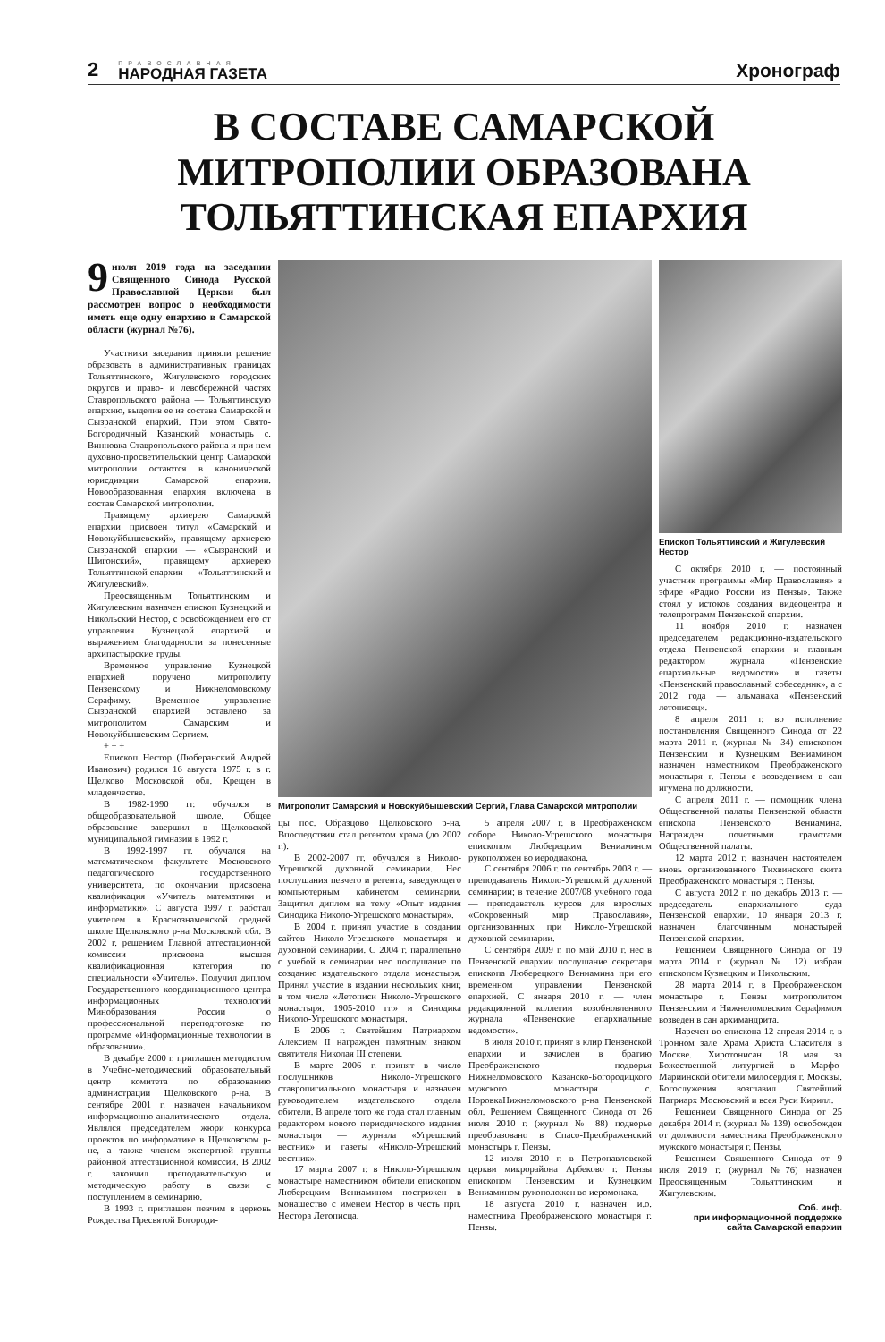2 ПРАВОСЛАВНАЯ
НАРОДНАЯ ГАЗЕТА Хронограф
В СОСТАВЕ САМАРСКОЙ МИТРОПОЛИИ ОБРАЗОВАНА ТОЛЬЯТТИНСКАЯ ЕПАРХИЯ
9 июля 2019 года на заседании Священного Синода Русской Православной Церкви был рассмотрен вопрос о необходимости иметь еще одну епархию в Самарской области (журнал №76).
Участники заседания приняли решение образовать в административных границах Тольяттинского, Жигулевского городских округов и право- и левобережной частях Ставропольского района — Тольяттинскую епархию, выделив ее из состава Самарской и Сызранской епархий. При этом Свято-Богородичный Казанский монастырь с. Винновка Ставропольского района и при нем духовно-просветительский центр Самарской митрополии остаются в канонической юрисдикции Самарской епархии. Новообразованная епархия включена в состав Самарской митрополии.
Правящему архиерею Самарской епархии присвоен титул «Самарский и Новокуйбышевский», правящему архиерею Сызранской епархии — «Сызранский и Шигонский», правящему архиерею Тольяттинской епархии — «Тольяттинский и Жигулевский».
Преосвященным Тольяттинским и Жигулевским назначен епископ Кузнецкий и Никольский Нестор, с освобождением его от управления Кузнецкой епархией и выражением благодарности за понесенные архипастырские труды.
Временное управление Кузнецкой епархией поручено митрополиту Пензенскому и Нижнеломовскому Серафиму. Временное управление Сызранской епархией оставлено за митрополитом Самарским и Новокуйбышевским Сергием.
+ + +
Епископ Нестор (Люберанский Андрей Иванович) родился 16 августа 1975 г. в г. Щелково Московской обл. Крещен в младенчестве.
В 1982-1990 гг. обучался в общеобразовательной школе. Общее образование завершил в Щелковской муниципальной гимназии в 1992 г.
В 1992-1997 гг. обучался на математическом факультете Московского педагогического государственного университета, по окончании присвоена квалификация «Учитель математики и информатики». С августа 1997 г. работал учителем в Краснознаменской средней школе Щелковского р-на Московской обл. В 2002 г. решением Главной аттестационной комиссии присвоена высшая квалификационная категория по специальности «Учитель». Получил диплом Государственного координационного центра информационных технологий Минобразования России о профессиональной переподготовке по программе «Информационные технологии в образовании».
В декабре 2000 г. приглашен методистом в Учебно-методический образовательный центр комитета по образованию администрации Щелковского р-на. В сентябре 2001 г. назначен начальником информационно-аналитического отдела. Являлся председателем жюри конкурса проектов по информатике в Щелковском р-не, а также членом экспертной группы районной аттестационной комиссии. В 2002 г. закончил преподавательскую и методическую работу в связи с поступлением в семинарию.
В 1993 г. приглашен певчим в церковь Рождества Пресвятой Богороди-
Митрополит Самарский и Новокуйбышевский Сергий, Глава Самарской митрополии
цы пос. Образцово Щелковского р-на. Впоследствии стал регентом храма (до 2002 г.).
В 2002-2007 гг. обучался в Николо-Угрешской духовной семинарии. Нес послушания певчего и регента, заведующего компьютерным кабинетом семинарии. Защитил диплом на тему «Опыт издания Синодика Николо-Угрешского монастыря».
В 2004 г. принял участие в создании сайтов Николо-Угрешского монастыря и духовной семинарии. С 2004 г. параллельно с учебой в семинарии нес послушание по созданию издательского отдела монастыря. Принял участие в издании нескольких книг, в том числе «Летописи Николо-Угрешского монастыря. 1905-2010 гг.» и Синодика Николо-Угрешского монастыря.
В 2006 г. Святейшим Патриархом Алексием II награжден памятным знаком святителя Николая III степени.
В марте 2006 г. принят в число послушников Николо-Угрешского ставропигиального монастыря и назначен руководителем издательского отдела обители. В апреле того же года стал главным редактором нового периодического издания монастыря — журнала «Угрешский вестник» и газеты «Николо-Угрешский вестник».
17 марта 2007 г. в Николо-Угрешском монастыре наместником обители епископом Люберецким Вениамином пострижен в монашество с именем Нестор в честь прп. Нестора Летописца.
5 апреля 2007 г. в Преображенском соборе Николо-Угрешского монастыря епископом Люберецким Вениамином рукоположен во иеродиакона.
С сентября 2006 г. по сентябрь 2008 г. — преподаватель Николо-Угрешской духовной семинарии; в течение 2007/08 учебного года — преподаватель курсов для взрослых «Сокровенный мир Православия», организованных при Николо-Угрешской духовной семинарии.
С сентября 2009 г. по май 2010 г. нес в Пензенской епархии послушание секретаря епископа Люберецкого Вениамина при его временном управлении Пензенской епархией. С января 2010 г. — член редакционной коллегии возобновленного журнала «Пензенские епархиальные ведомости».
8 июля 2010 г. принят в клир Пензенской епархии и зачислен в братию Преображенского подворья Нижнеломовского Казанско-Богородицкого мужского монастыря с. НоровкаНижнеломовского р-на Пензенской обл. Решением Священного Синода от 26 июля 2010 г. (журнал № 88) подворье преобразовано в Спасо-Преображенский монастырь г. Пензы.
12 июля 2010 г. в Петропавловской церкви микрорайона Арбеково г. Пензы епископом Пензенским и Кузнецким Вениамином рукоположен во иеромонаха.
18 августа 2010 г. назначен и.о. наместника Преображенского монастыря г. Пензы.
Епископ Тольяттинский и Жигулевский Нестор
С октября 2010 г. — постоянный участник программы «Мир Православия» в эфире «Радио России из Пензы». Также стоял у истоков создания видеоцентра и телепрограмм Пензенской епархии.
11 ноября 2010 г. назначен председателем редакционно-издательского отдела Пензенской епархии и главным редактором журнала «Пензенские епархиальные ведомости» и газеты «Пензенский православный собеседник», а с 2012 года — альманаха «Пензенский летописец».
8 апреля 2011 г. во исполнение постановления Священного Синода от 22 марта 2011 г. (журнал № 34) епископом Пензенским и Кузнецким Вениамином назначен наместником Преображенского монастыря г. Пензы с возведением в сан игумена по должности.
С апреля 2011 г. — помощник члена Общественной палаты Пензенской области епископа Пензенского Вениамина. Награжден почетными грамотами Общественной палаты.
12 марта 2012 г. назначен настоятелем вновь организованного Тихвинского скита Преображенского монастыря г. Пензы.
С августа 2012 г. по декабрь 2013 г. — председатель епархиального суда Пензенской епархии. 10 января 2013 г. назначен благочинным монастырей Пензенской епархии.
Решением Священного Синода от 19 марта 2014 г. (журнал № 12) избран епископом Кузнецким и Никольским.
28 марта 2014 г. в Преображенском монастыре г. Пензы митрополитом Пензенским и Нижнеломовским Серафимом возведен в сан архимандрита.
Наречен во епископа 12 апреля 2014 г. в Тронном зале Храма Христа Спасителя в Москве. Хиротонисан 18 мая за Божественной литургией в Марфо-Мариинской обители милосердия г. Москвы. Богослужения возглавил Святейший Патриарх Московский и всея Руси Кирилл.
Решением Священного Синода от 25 декабря 2014 г. (журнал № 139) освобожден от должности наместника Преображенского мужского монастыря г. Пензы.
Решением Священного Синода от 9 июля 2019 г. (журнал №76) назначен Преосвященным Тольяттинским и Жигулевским.
Соб. инф.
при информационной поддержке
сайта Самарской епархии